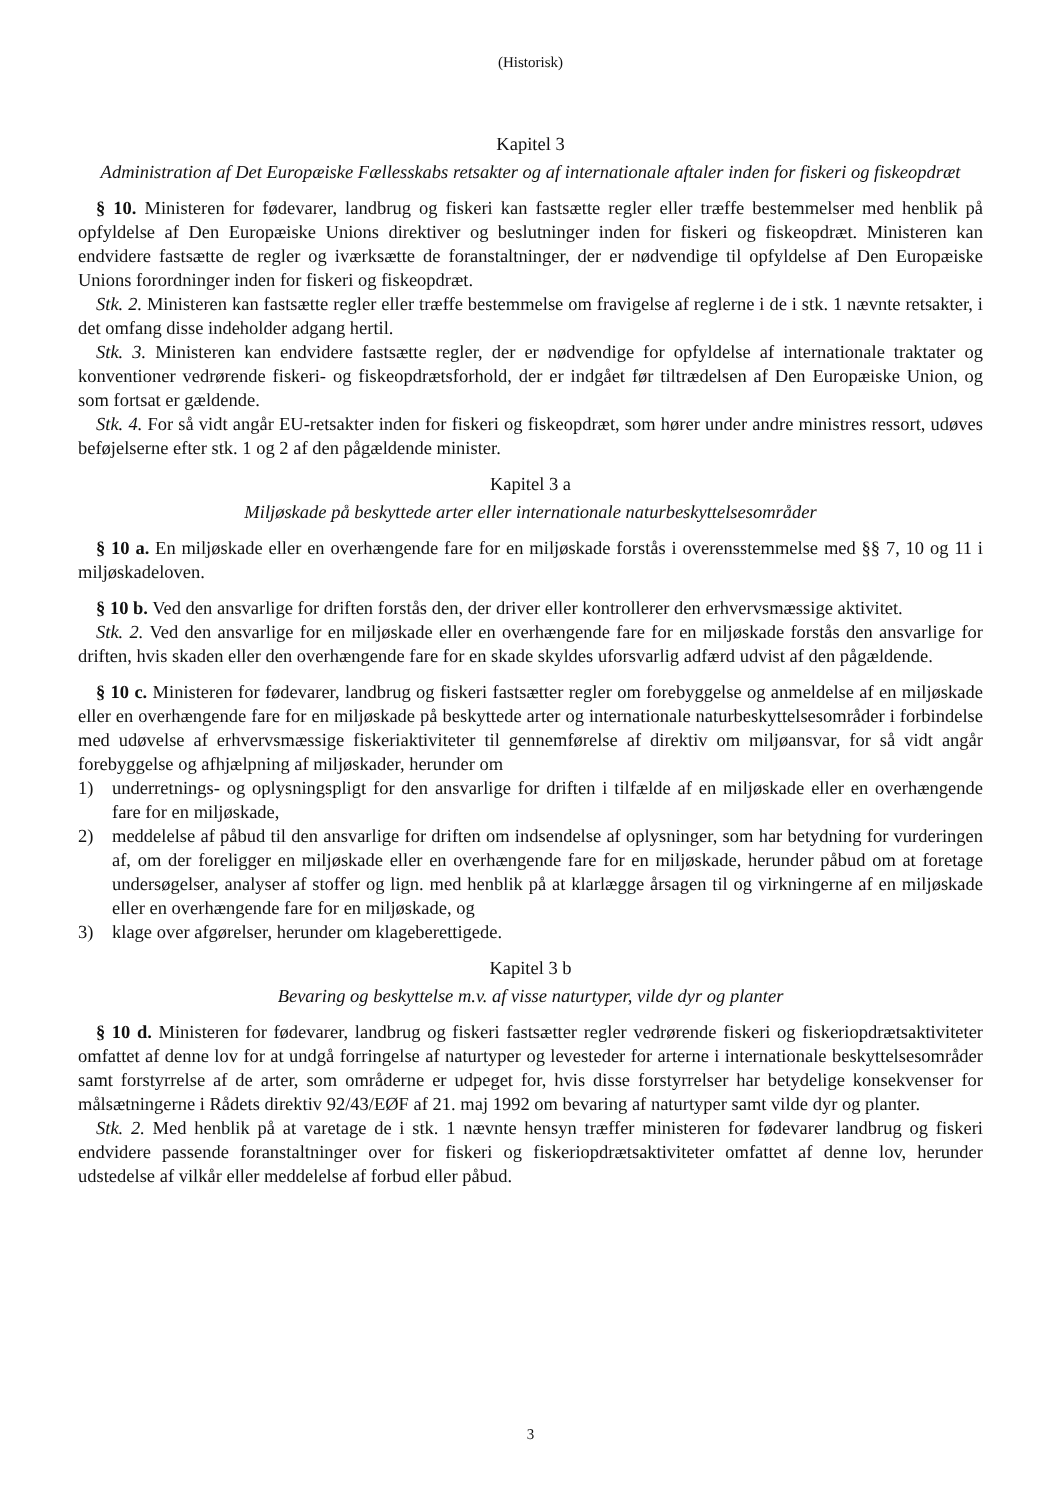(Historisk)
Kapitel 3
Administration af Det Europæiske Fællesskabs retsakter og af internationale aftaler inden for fiskeri og fiskeopdræt
§ 10. Ministeren for fødevarer, landbrug og fiskeri kan fastsætte regler eller træffe bestemmelser med henblik på opfyldelse af Den Europæiske Unions direktiver og beslutninger inden for fiskeri og fiskeopdræt. Ministeren kan endvidere fastsætte de regler og iværksætte de foranstaltninger, der er nødvendige til opfyldelse af Den Europæiske Unions forordninger inden for fiskeri og fiskeopdræt.
Stk. 2. Ministeren kan fastsætte regler eller træffe bestemmelse om fravigelse af reglerne i de i stk. 1 nævnte retsakter, i det omfang disse indeholder adgang hertil.
Stk. 3. Ministeren kan endvidere fastsætte regler, der er nødvendige for opfyldelse af internationale traktater og konventioner vedrørende fiskeri- og fiskeopdrætsforhold, der er indgået før tiltrædelsen af Den Europæiske Union, og som fortsat er gældende.
Stk. 4. For så vidt angår EU-retsakter inden for fiskeri og fiskeopdræt, som hører under andre ministres ressort, udøves beføjelserne efter stk. 1 og 2 af den pågældende minister.
Kapitel 3 a
Miljøskade på beskyttede arter eller internationale naturbeskyttelsesområder
§ 10 a. En miljøskade eller en overhængende fare for en miljøskade forstås i overensstemmelse med §§ 7, 10 og 11 i miljøskadeloven.
§ 10 b. Ved den ansvarlige for driften forstås den, der driver eller kontrollerer den erhvervsmæssige aktivitet.
Stk. 2. Ved den ansvarlige for en miljøskade eller en overhængende fare for en miljøskade forstås den ansvarlige for driften, hvis skaden eller den overhængende fare for en skade skyldes uforsvarlig adfærd udvist af den pågældende.
§ 10 c. Ministeren for fødevarer, landbrug og fiskeri fastsætter regler om forebyggelse og anmeldelse af en miljøskade eller en overhængende fare for en miljøskade på beskyttede arter og internationale naturbeskyttelsesområder i forbindelse med udøvelse af erhvervsmæssige fiskeriaktiviteter til gennemførelse af direktiv om miljøansvar, for så vidt angår forebyggelse og afhjælpning af miljøskader, herunder om
1) underretnings- og oplysningspligt for den ansvarlige for driften i tilfælde af en miljøskade eller en overhængende fare for en miljøskade,
2) meddelelse af påbud til den ansvarlige for driften om indsendelse af oplysninger, som har betydning for vurderingen af, om der foreligger en miljøskade eller en overhængende fare for en miljøskade, herunder påbud om at foretage undersøgelser, analyser af stoffer og lign. med henblik på at klarlægge årsagen til og virkningerne af en miljøskade eller en overhængende fare for en miljøskade, og
3) klage over afgørelser, herunder om klageberettigede.
Kapitel 3 b
Bevaring og beskyttelse m.v. af visse naturtyper, vilde dyr og planter
§ 10 d. Ministeren for fødevarer, landbrug og fiskeri fastsætter regler vedrørende fiskeri og fiskeriopdrætsaktiviteter omfattet af denne lov for at undgå forringelse af naturtyper og levesteder for arterne i internationale beskyttelsesområder samt forstyrrelse af de arter, som områderne er udpeget for, hvis disse forstyrrelser har betydelige konsekvenser for målsætningerne i Rådets direktiv 92/43/EØF af 21. maj 1992 om bevaring af naturtyper samt vilde dyr og planter.
Stk. 2. Med henblik på at varetage de i stk. 1 nævnte hensyn træffer ministeren for fødevarer landbrug og fiskeri endvidere passende foranstaltninger over for fiskeri og fiskeriopdrætsaktiviteter omfattet af denne lov, herunder udstedelse af vilkår eller meddelelse af forbud eller påbud.
3